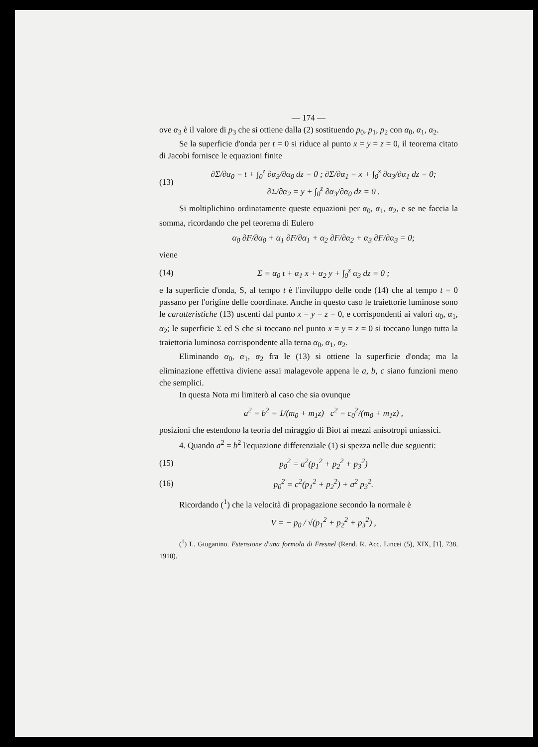— 174 —
ove α<sub>3</sub> è il valore di p<sub>3</sub> che si ottiene dalla (2) sostituendo p<sub>0</sub>, p<sub>1</sub>, p<sub>2</sub> con α<sub>0</sub>, α<sub>1</sub>, α<sub>2</sub>.
Se la superficie d'onda per t = 0 si riduce al punto x = y = z = 0, il teorema citato di Jacobi fornisce le equazioni finite
(13) ∂Σ/∂α<sub>0</sub> = t + ∫<sub>0</sub><sup>z</sup> ∂α<sub>3</sub>/∂α<sub>0</sub> dz = 0 ; ∂Σ/∂α<sub>1</sub> = x + ∫<sub>0</sub><sup>z</sup> ∂α<sub>3</sub>/∂α<sub>1</sub> dz = 0;
∂Σ/∂α<sub>2</sub> = y + ∫<sub>0</sub><sup>z</sup> ∂α<sub>3</sub>/∂α<sub>0</sub> dz = 0 .
Si moltiplichino ordinatamente queste equazioni per α<sub>0</sub>, α<sub>1</sub>, α<sub>2</sub>, e se ne faccia la somma, ricordando che pel teorema di Eulero
α<sub>0</sub> ∂F/∂α<sub>0</sub> + α<sub>1</sub> ∂F/∂α<sub>1</sub> + α<sub>2</sub> ∂F/∂α<sub>2</sub> + α<sub>3</sub> ∂F/∂α<sub>3</sub> = 0;
viene
(14) Σ = α<sub>0</sub> t + α<sub>1</sub> x + α<sub>2</sub> y + ∫<sub>0</sub><sup>z</sup> α<sub>3</sub> dz = 0 ;
e la superficie d'onda, S, al tempo t è l'inviluppo delle onde (14) che al tempo t = 0 passano per l'origine delle coordinate. Anche in questo caso le traiettorie luminose sono le caratteristiche (13) uscenti dal punto x = y = z = 0, e corrispondenti ai valori α<sub>0</sub>, α<sub>1</sub>, α<sub>2</sub>; le superficie Σ ed S che si toccano nel punto x = y = z = 0 si toccano lungo tutta la traiettoria luminosa corrispondente alla terna α<sub>0</sub>, α<sub>1</sub>, α<sub>2</sub>.
Eliminando α<sub>0</sub>, α<sub>1</sub>, α<sub>2</sub> fra le (13) si ottiene la superficie d'onda; ma la eliminazione effettiva diviene assai malagevole appena le a, b, c siano funzioni meno che semplici.
In questa Nota mi limiterò al caso che sia ovunque
a<sup>2</sup> = b<sup>2</sup> = 1/(m<sub>0</sub> + m<sub>1</sub>z) c<sup>2</sup> = c<sub>0</sub><sup>2</sup>/(m<sub>0</sub> + m<sub>1</sub>z) ,
posizioni che estendono la teoria del miraggio di Biot ai mezzi anisotropi uniassici.
4. Quando a<sup>2</sup> = b<sup>2</sup> l'equazione differenziale (1) si spezza nelle due seguenti:
(15) p<sub>0</sub><sup>2</sup> = a<sup>2</sup>(p<sub>1</sub><sup>2</sup> + p<sub>2</sub><sup>2</sup> + p<sub>3</sub><sup>2</sup>)
(16) p<sub>0</sub><sup>2</sup> = c<sup>2</sup>(p<sub>1</sub><sup>2</sup> + p<sub>2</sub><sup>2</sup>) + a<sup>2</sup> p<sub>3</sub><sup>2</sup>.
Ricordando (<sup>1</sup>) che la velocità di propagazione secondo la normale è
V = − p<sub>0</sub> / √(p<sub>1</sub><sup>2</sup> + p<sub>2</sub><sup>2</sup> + p<sub>3</sub><sup>2</sup>) ,
(<sup>1</sup>) L. Giuganino. Estensione d'una formola di Fresnel (Rend. R. Acc. Lincei (5), XIX, [1], 738, 1910).